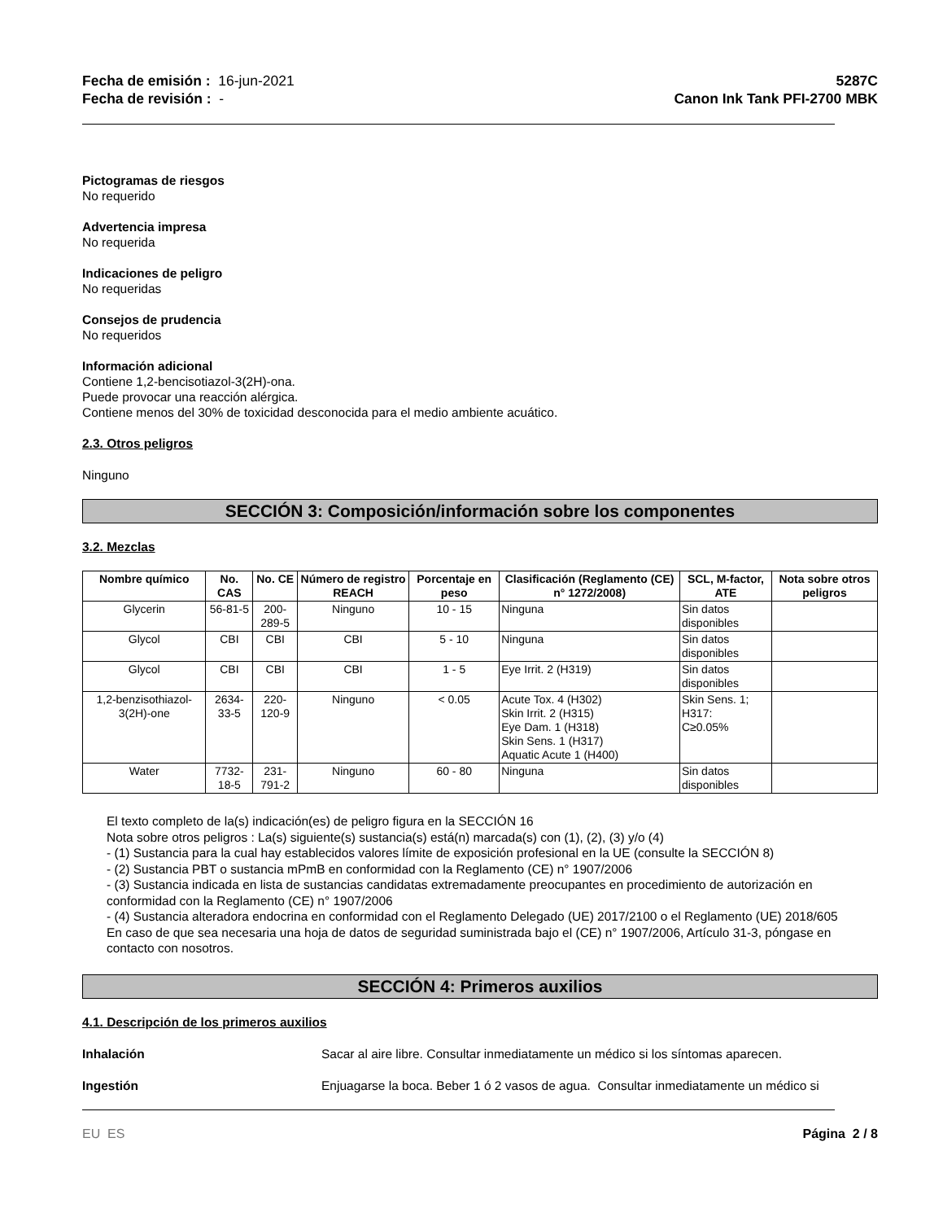Fecha de emisión : 16-jun-2021
Fecha de revisión : -
5287C
Canon Ink Tank PFI-2700 MBK
Pictogramas de riesgos
No requerido
Advertencia impresa
No requerida
Indicaciones de peligro
No requeridas
Consejos de prudencia
No requeridos
Información adicional
Contiene 1,2-bencisotiazol-3(2H)-ona.
Puede provocar una reacción alérgica.
Contiene menos del 30% de toxicidad desconocida para el medio ambiente acuático.
2.3. Otros peligros
Ninguno
SECCIÓN 3: Composición/información sobre los componentes
3.2. Mezclas
| Nombre químico | No. CAS | No. CE | Número de registro REACH | Porcentaje en peso | Clasificación (Reglamento (CE) n° 1272/2008) | SCL, M-factor, ATE | Nota sobre otros peligros |
| --- | --- | --- | --- | --- | --- | --- | --- |
| Glycerin | 56-81-5 | 200-289-5 | Ninguno | 10 - 15 | Ninguna | Sin datos disponibles | |
| Glycol | CBI | CBI | CBI | 5 - 10 | Ninguna | Sin datos disponibles | |
| Glycol | CBI | CBI | CBI | 1 - 5 | Eye Irrit. 2 (H319) | Sin datos disponibles | |
| 1,2-benzisothiazol-3(2H)-one | 2634-33-5 | 220-120-9 | Ninguno | < 0.05 | Acute Tox. 4 (H302) Skin Irrit. 2 (H315) Eye Dam. 1 (H318) Skin Sens. 1 (H317) Aquatic Acute 1 (H400) | Skin Sens. 1; H317: C≥0.05% | |
| Water | 7732-18-5 | 231-791-2 | Ninguno | 60 - 80 | Ninguna | Sin datos disponibles | |
El texto completo de la(s) indicación(es) de peligro figura en la SECCIÓN 16
Nota sobre otros peligros : La(s) siguiente(s) sustancia(s) está(n) marcada(s) con (1), (2), (3) y/o (4)
- (1) Sustancia para la cual hay establecidos valores límite de exposición profesional en la UE (consulte la SECCIÓN 8)
- (2) Sustancia PBT o sustancia mPmB en conformidad con la Reglamento (CE) n° 1907/2006
- (3) Sustancia indicada en lista de sustancias candidatas extremadamente preocupantes en procedimiento de autorización en conformidad con la Reglamento (CE) n° 1907/2006
- (4) Sustancia alteradora endocrina en conformidad con el Reglamento Delegado (UE) 2017/2100 o el Reglamento (UE) 2018/605
En caso de que sea necesaria una hoja de datos de seguridad suministrada bajo el (CE) n° 1907/2006, Artículo 31-3, póngase en contacto con nosotros.
SECCIÓN 4: Primeros auxilios
4.1. Descripción de los primeros auxilios
Inhalación Sacar al aire libre. Consultar inmediatamente un médico si los síntomas aparecen.
Ingestión Enjuagarse la boca. Beber 1 ó 2 vasos de agua. Consultar inmediatamente un médico si
EU ES Página 2 / 8